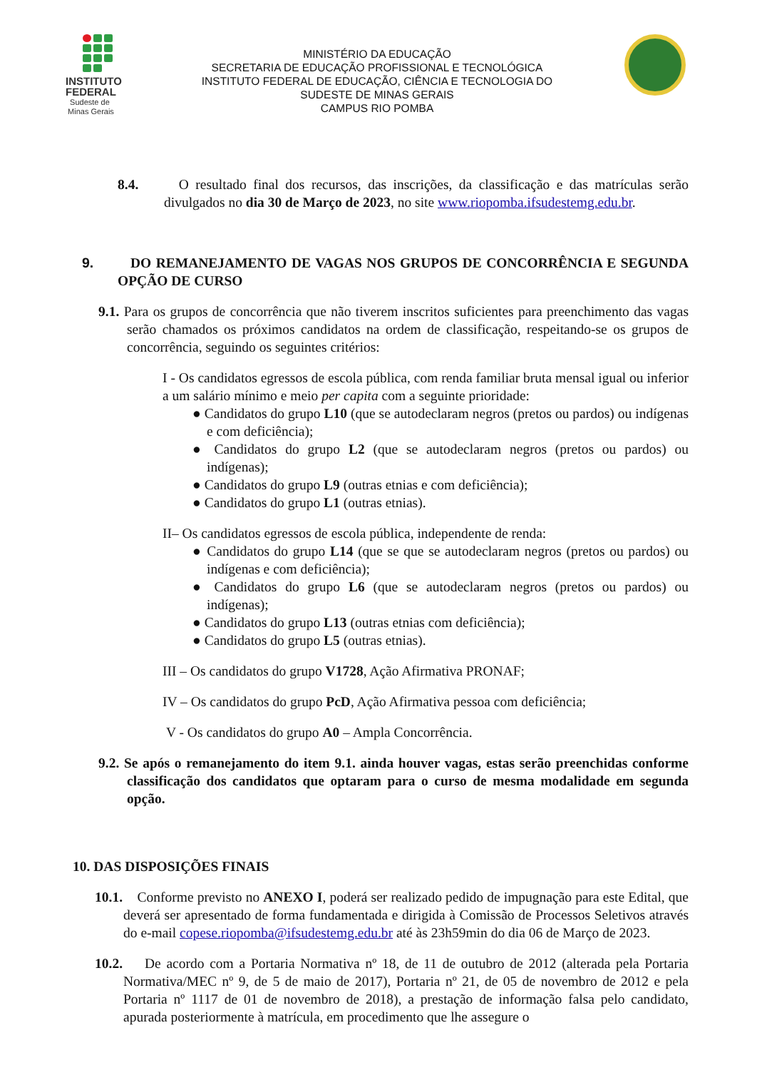INSTITUTO
FEDERAL
Sudeste de
Minas Gerais
MINISTÉRIO DA EDUCAÇÃO
SECRETARIA DE EDUCAÇÃO PROFISSIONAL E TECNOLÓGICA
INSTITUTO FEDERAL DE EDUCAÇÃO, CIÊNCIA E TECNOLOGIA DO
SUDESTE DE MINAS GERAIS
CAMPUS RIO POMBA
8.4. O resultado final dos recursos, das inscrições, da classificação e das matrículas serão divulgados no dia 30 de Março de 2023, no site www.riopomba.ifsudestemg.edu.br.
9. DO REMANEJAMENTO DE VAGAS NOS GRUPOS DE CONCORRÊNCIA E SEGUNDA OPÇÃO DE CURSO
9.1. Para os grupos de concorrência que não tiverem inscritos suficientes para preenchimento das vagas serão chamados os próximos candidatos na ordem de classificação, respeitando-se os grupos de concorrência, seguindo os seguintes critérios:
I - Os candidatos egressos de escola pública, com renda familiar bruta mensal igual ou inferior a um salário mínimo e meio per capita com a seguinte prioridade:
● Candidatos do grupo L10 (que se autodeclaram negros (pretos ou pardos) ou indígenas e com deficiência);
● Candidatos do grupo L2 (que se autodeclaram negros (pretos ou pardos) ou indígenas);
● Candidatos do grupo L9 (outras etnias e com deficiência);
● Candidatos do grupo L1 (outras etnias).
II– Os candidatos egressos de escola pública, independente de renda:
● Candidatos do grupo L14 (que se que se autodeclaram negros (pretos ou pardos) ou indígenas e com deficiência);
● Candidatos do grupo L6 (que se autodeclaram negros (pretos ou pardos) ou indígenas);
● Candidatos do grupo L13 (outras etnias com deficiência);
● Candidatos do grupo L5 (outras etnias).
III – Os candidatos do grupo V1728, Ação Afirmativa PRONAF;
IV – Os candidatos do grupo PcD, Ação Afirmativa pessoa com deficiência;
V - Os candidatos do grupo A0 – Ampla Concorrência.
9.2. Se após o remanejamento do item 9.1. ainda houver vagas, estas serão preenchidas conforme classificação dos candidatos que optaram para o curso de mesma modalidade em segunda opção.
10. DAS DISPOSIÇÕES FINAIS
10.1. Conforme previsto no ANEXO I, poderá ser realizado pedido de impugnação para este Edital, que deverá ser apresentado de forma fundamentada e dirigida à Comissão de Processos Seletivos através do e-mail copese.riopomba@ifsudestemg.edu.br até às 23h59min do dia 06 de Março de 2023.
10.2. De acordo com a Portaria Normativa nº 18, de 11 de outubro de 2012 (alterada pela Portaria Normativa/MEC nº 9, de 5 de maio de 2017), Portaria nº 21, de 05 de novembro de 2012 e pela Portaria nº 1117 de 01 de novembro de 2018), a prestação de informação falsa pelo candidato, apurada posteriormente à matrícula, em procedimento que lhe assegure o